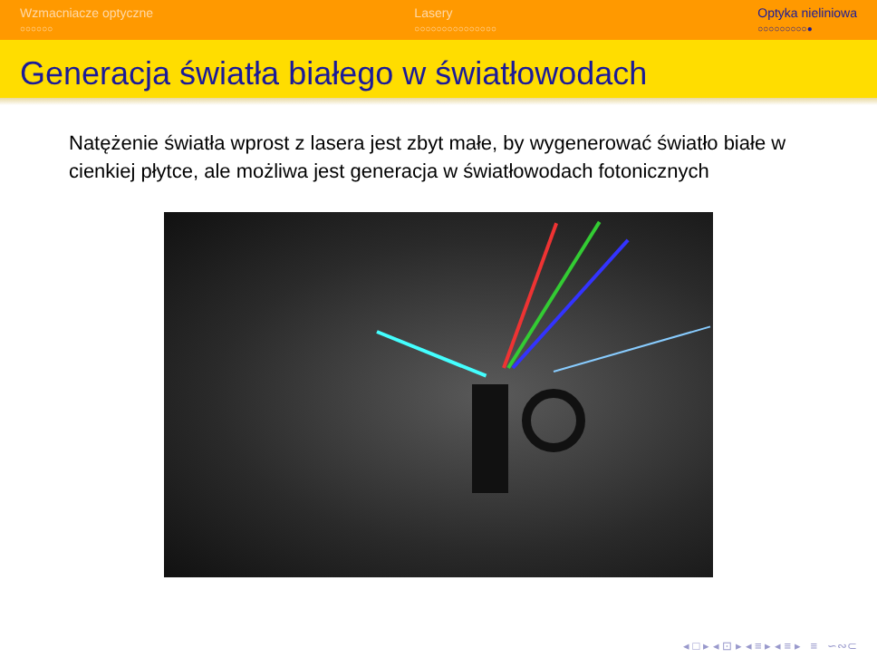Wzmacniacze optyczne
○○○○○○
Lasery
○○○○○○○○○○○○○○○
Optyka nieliniowa
○○○○○○○○○●
Generacja światła białego w światłowodach
Natężenie światła wprost z lasera jest zbyt małe, by wygenerować światło białe w cienkiej płytce, ale możliwa jest generacja w światłowodach fotonicznych
◂ □ ▸ ◂ ⊡ ▸ ◂ ≡ ▸ ◂ ≡ ▸ ≡ ∽∾⊂